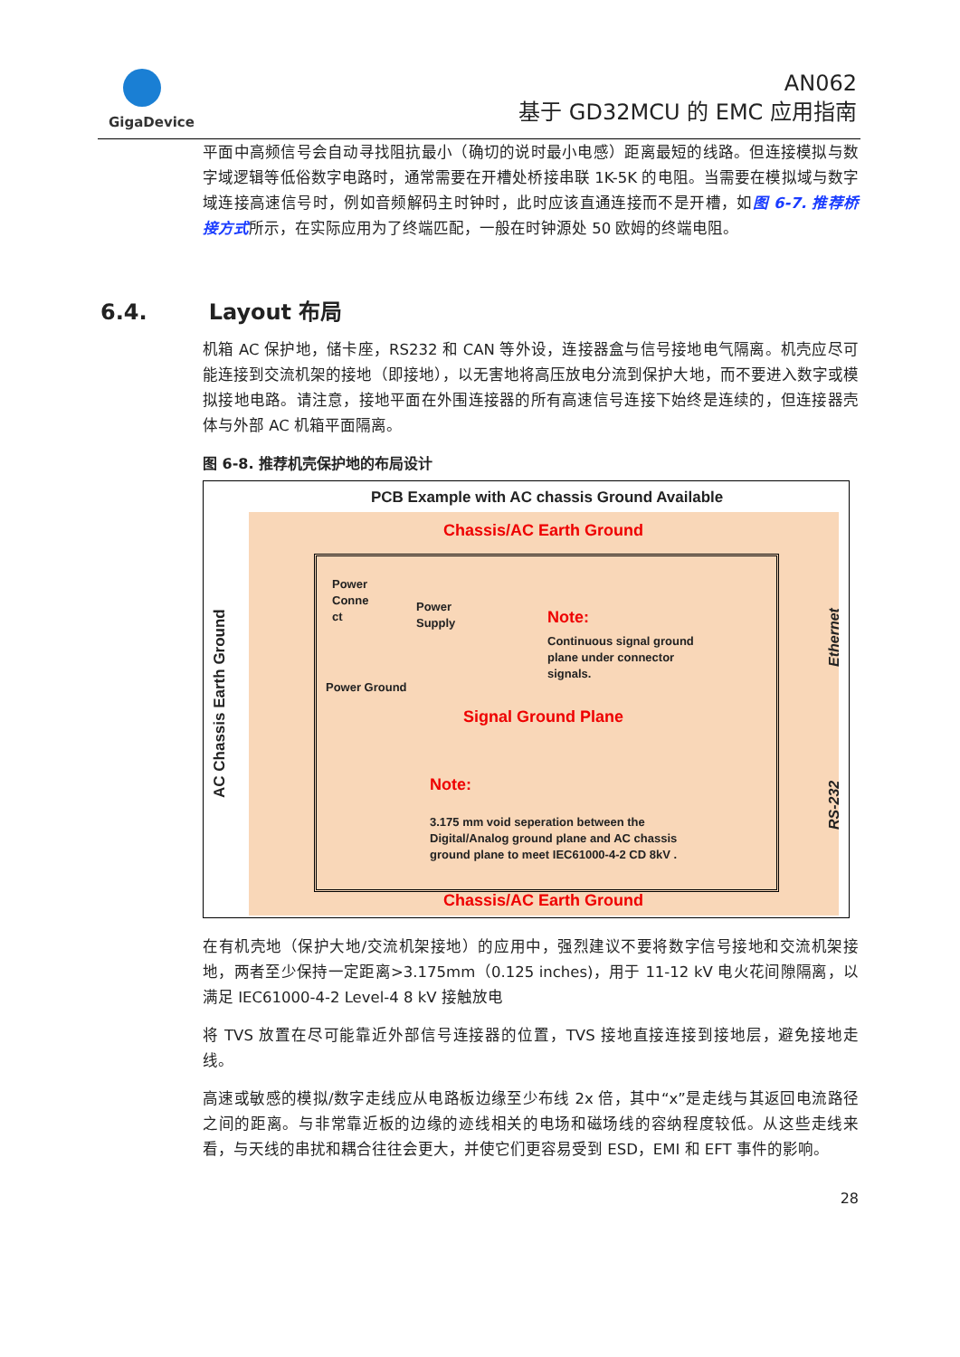GigaDevice
AN062
基于 GD32MCU 的 EMC 应用指南
6.4. Layout 布局
平面中高频信号会自动寻找阻抗最小（确切的说时最小电感）距离最短的线路。但连接模拟与数字域逻辑等低俗数字电路时，通常需要在开槽处桥接串联 1K-5K 的电阻。当需要在模拟域与数字域连接高速信号时，例如音频解码主时钟时，此时应该直通连接而不是开槽，如图 6-7. 推荐桥接方式所示，在实际应用为了终端匹配，一般在时钟源处 50 欧姆的终端电阻。
机箱 AC 保护地，储卡座，RS232 和 CAN 等外设，连接器盒与信号接地电气隔离。机壳应尽可能连接到交流机架的接地（即接地），以无害地将高压放电分流到保护大地，而不要进入数字或模拟接地电路。请注意，接地平面在外围连接器的所有高速信号连接下始终是连续的，但连接器壳体与外部 AC 机箱平面隔离。
图 6-8. 推荐机壳保护地的布局设计
PCB Example with AC chassis Ground Available
Chassis/AC Earth Ground
AC Chassis Earth Ground
Power
Conne
ct
Power
Supply
Power Ground
Note:
Continuous signal ground
plane under connector
signals.
Signal Ground Plane
Note:
3.175 mm void seperation between the
Digital/Analog ground plane and AC chassis
ground plane to meet IEC61000-4-2 CD 8kV .
Ethernet
RS-232
Chassis/AC Earth Ground
在有机壳地（保护大地/交流机架接地）的应用中，强烈建议不要将数字信号接地和交流机架接地，两者至少保持一定距离>3.175mm（0.125 inches)，用于 11-12 kV 电火花间隙隔离，以满足 IEC61000-4-2 Level-4 8 kV 接触放电
将 TVS 放置在尽可能靠近外部信号连接器的位置，TVS 接地直接连接到接地层，避免接地走线。
高速或敏感的模拟/数字走线应从电路板边缘至少布线 2x 倍，其中“x”是走线与其返回电流路径之间的距离。与非常靠近板的边缘的迹线相关的电场和磁场线的容纳程度较低。从这些走线来看，与天线的串扰和耦合往往会更大，并使它们更容易受到 ESD，EMI 和 EFT 事件的影响。
28